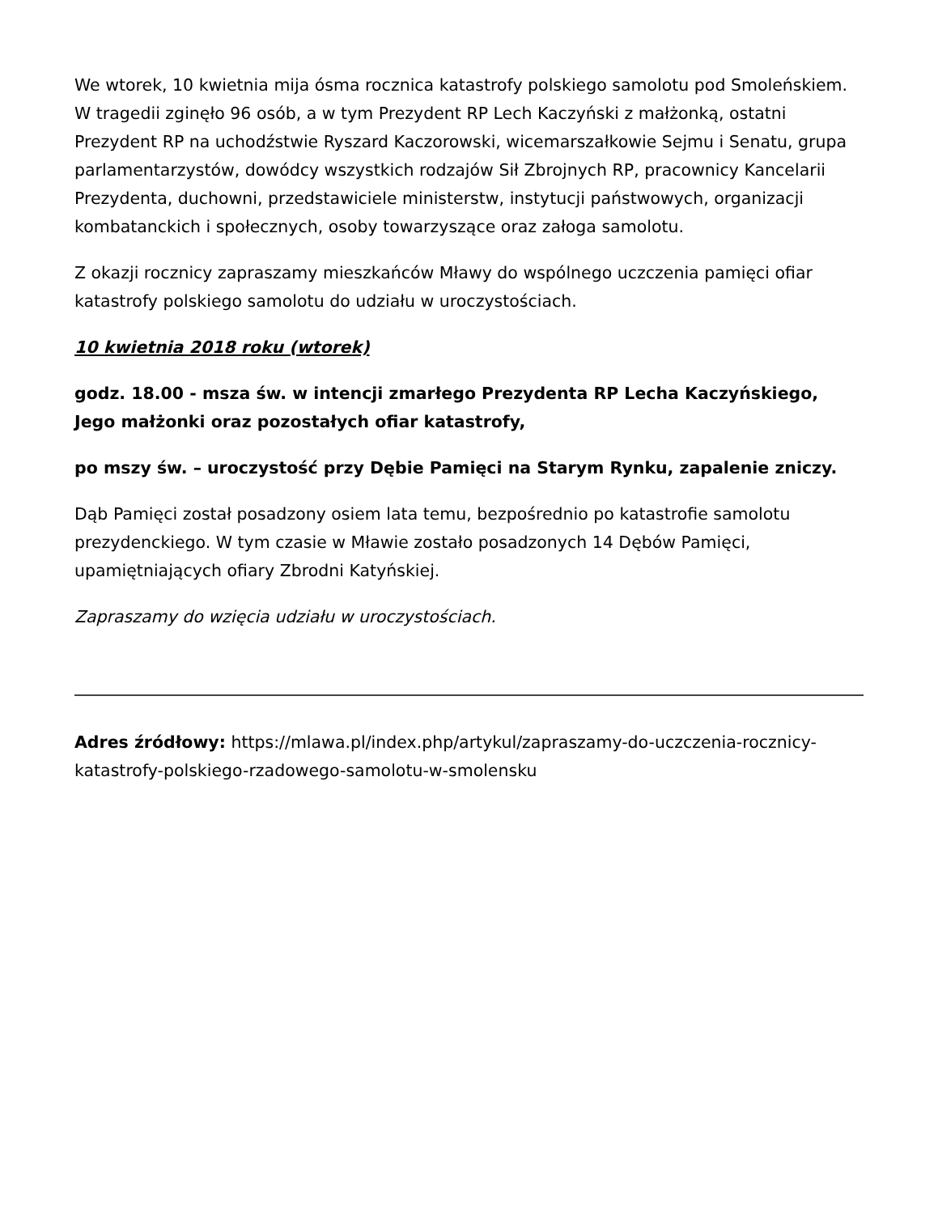We wtorek, 10 kwietnia mija ósma rocznica katastrofy polskiego samolotu pod Smoleńskiem. W tragedii zginęło 96 osób, a w tym Prezydent RP Lech Kaczyński z małżonką, ostatni Prezydent RP na uchodźstwie Ryszard Kaczorowski, wicemarszałkowie Sejmu i Senatu, grupa parlamentarzystów, dowódcy wszystkich rodzajów Sił Zbrojnych RP, pracownicy Kancelarii Prezydenta, duchowni, przedstawiciele ministerstw, instytucji państwowych, organizacji kombatanckich i społecznych, osoby towarzyszące oraz załoga samolotu.
Z okazji rocznicy zapraszamy mieszkańców Mławy do wspólnego uczczenia pamięci ofiar katastrofy polskiego samolotu do udziału w uroczystościach.
10 kwietnia 2018 roku (wtorek)
godz. 18.00 - msza św. w intencji zmarłego Prezydenta RP Lecha Kaczyńskiego, Jego małżonki oraz pozostałych ofiar katastrofy,
po mszy św. – uroczystość przy Dębie Pamięci na Starym Rynku, zapalenie zniczy.
Dąb Pamięci został posadzony osiem lata temu, bezpośrednio po katastrofie samolotu prezydenckiego. W tym czasie w Mławie zostało posadzonych 14 Dębów Pamięci, upamiętniających ofiary Zbrodni Katyńskiej.
Zapraszamy do wzięcia udziału w uroczystościach.
Adres źródłowy: https://mlawa.pl/index.php/artykul/zapraszamy-do-uczczenia-rocznicy-katastrofy-polskiego-rzadowego-samolotu-w-smolensku